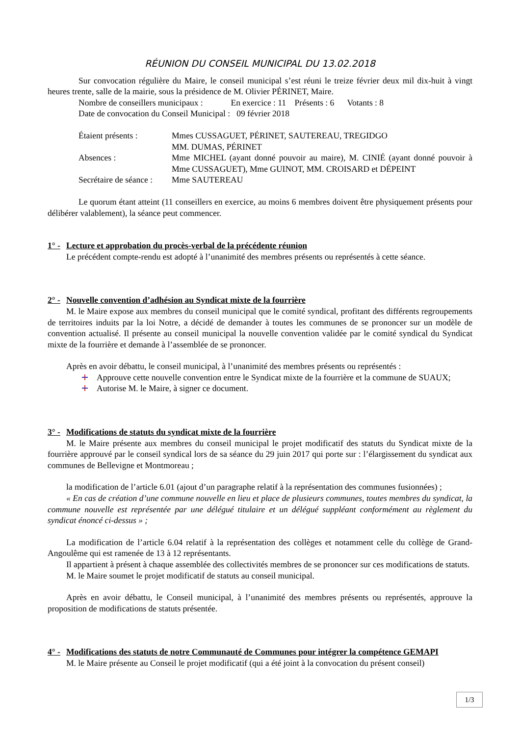RÉUNION DU CONSEIL MUNICIPAL DU 13.02.2018
Sur convocation régulière du Maire, le conseil municipal s’est réuni le treize février deux mil dix-huit à vingt heures trente, salle de la mairie, sous la présidence de M. Olivier PÉRINET, Maire.
Nombre de conseillers municipaux : En exercice : 11 Présents : 6 Votants : 8
Date de convocation du Conseil Municipal : 09 février 2018
Étaient présents : Mmes CUSSAGUET, PÉRINET, SAUTEREAU, TREGIDGO
MM. DUMAS, PÉRINET
Absences : Mme MICHEL (ayant donné pouvoir au maire), M. CINIÉ (ayant donné pouvoir à Mme CUSSAGUET), Mme GUINOT, MM. CROISARD et DÉPEINT
Secrétaire de séance :
Mme SAUTEREAU
Le quorum étant atteint (11 conseillers en exercice, au moins 6 membres doivent être physiquement présents pour délibérer valablement), la séance peut commencer.
1° - Lecture et approbation du procès-verbal de la précédente réunion
Le précédent compte-rendu est adopté à l’unanimité des membres présents ou représentés à cette séance.
2° - Nouvelle convention d’adhésion au Syndicat mixte de la fourrière
M. le Maire expose aux membres du conseil municipal que le comité syndical, profitant des différents regroupements de territoires induits par la loi Notre, a décidé de demander à toutes les communes de se prononcer sur un modèle de convention actualisé. Il présente au conseil municipal la nouvelle convention validée par le comité syndical du Syndicat mixte de la fourrière et demande à l’assemblée de se prononcer.
Après en avoir débattu, le conseil municipal, à l’unanimité des membres présents ou représentés :
Approuve cette nouvelle convention entre le Syndicat mixte de la fourrière et la commune de SUAUX;
Autorise M. le Maire, à signer ce document.
3° - Modifications de statuts du syndicat mixte de la fourrière
M. le Maire présente aux membres du conseil municipal le projet modificatif des statuts du Syndicat mixte de la fourrière approuvé par le conseil syndical lors de sa séance du 29 juin 2017 qui porte sur : l’élargissement du syndicat aux communes de Bellevigne et Montmoreau ;
la modification de l’article 6.01 (ajout d’un paragraphe relatif à la représentation des communes fusionnées) ;
« En cas de création d’une commune nouvelle en lieu et place de plusieurs communes, toutes membres du syndicat, la commune nouvelle est représentée par une délégué titulaire et un délégué suppléant conformément au règlement du syndicat énoncé ci-dessus » ;
La modification de l’article 6.04 relatif à la représentation des collèges et notamment celle du collège de Grand-Angoulême qui est ramenée de 13 à 12 représentants.
Il appartient à présent à chaque assemblée des collectivités membres de se prononcer sur ces modifications de statuts.
M. le Maire soumet le projet modificatif de statuts au conseil municipal.
Après en avoir débattu, le Conseil municipal, à l’unanimité des membres présents ou représentés, approuve la proposition de modifications de statuts présentée.
4° - Modifications des statuts de notre Communauté de Communes pour intégrer la compétence GEMAPI
M. le Maire présente au Conseil le projet modificatif (qui a été joint à la convocation du présent conseil)
1/3